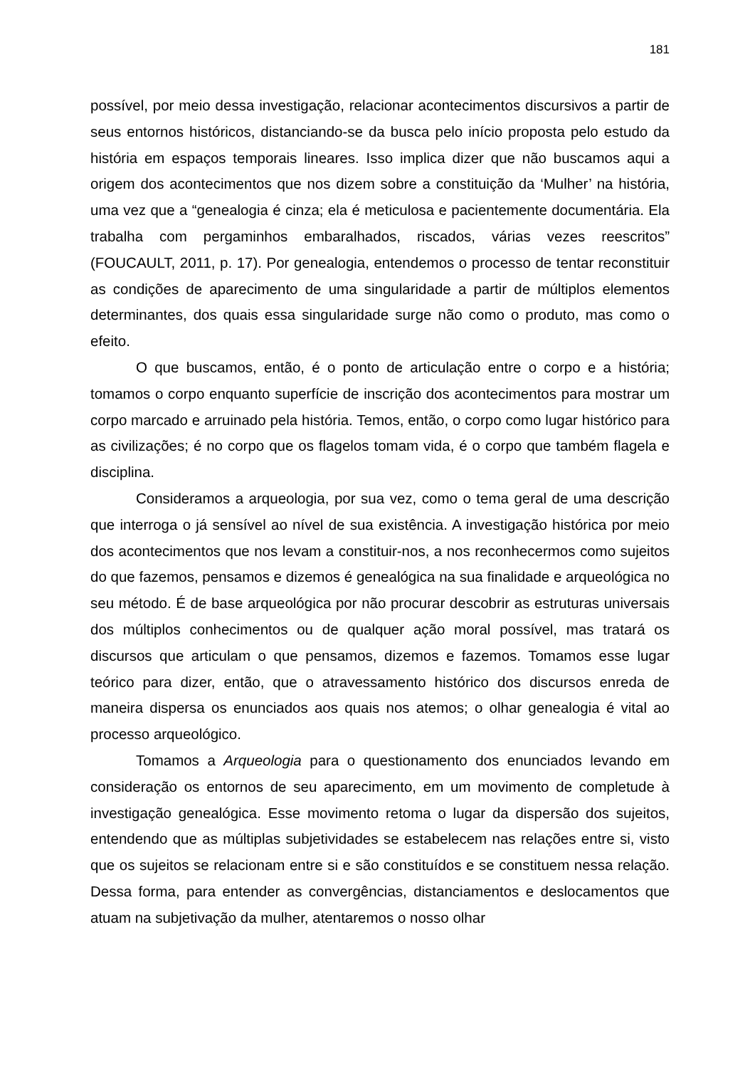181
possível, por meio dessa investigação, relacionar acontecimentos discursivos a partir de seus entornos históricos, distanciando-se da busca pelo início proposta pelo estudo da história em espaços temporais lineares. Isso implica dizer que não buscamos aqui a origem dos acontecimentos que nos dizem sobre a constituição da ‘Mulher’ na história, uma vez que a “genealogia é cinza; ela é meticulosa e pacientemente documentária. Ela trabalha com pergaminhos embaralhados, riscados, várias vezes reescritos” (FOUCAULT, 2011, p. 17). Por genealogia, entendemos o processo de tentar reconstituir as condições de aparecimento de uma singularidade a partir de múltiplos elementos determinantes, dos quais essa singularidade surge não como o produto, mas como o efeito.
O que buscamos, então, é o ponto de articulação entre o corpo e a história; tomamos o corpo enquanto superfície de inscrição dos acontecimentos para mostrar um corpo marcado e arruinado pela história. Temos, então, o corpo como lugar histórico para as civilizações; é no corpo que os flagelos tomam vida, é o corpo que também flagela e disciplina.
Consideramos a arqueologia, por sua vez, como o tema geral de uma descrição que interroga o já sensível ao nível de sua existência. A investigação histórica por meio dos acontecimentos que nos levam a constituir-nos, a nos reconhecermos como sujeitos do que fazemos, pensamos e dizemos é genealógica na sua finalidade e arqueológica no seu método. É de base arqueológica por não procurar descobrir as estruturas universais dos múltiplos conhecimentos ou de qualquer ação moral possível, mas tratará os discursos que articulam o que pensamos, dizemos e fazemos. Tomamos esse lugar teórico para dizer, então, que o atravessamento histórico dos discursos enreda de maneira dispersa os enunciados aos quais nos atemos; o olhar genealogia é vital ao processo arqueológico.
Tomamos a Arqueologia para o questionamento dos enunciados levando em consideração os entornos de seu aparecimento, em um movimento de completude à investigação genealógica. Esse movimento retoma o lugar da dispersão dos sujeitos, entendendo que as múltiplas subjetividades se estabelecem nas relações entre si, visto que os sujeitos se relacionam entre si e são constituídos e se constituem nessa relação. Dessa forma, para entender as convergências, distanciamentos e deslocamentos que atuam na subjetivação da mulher, atentaremos o nosso olhar